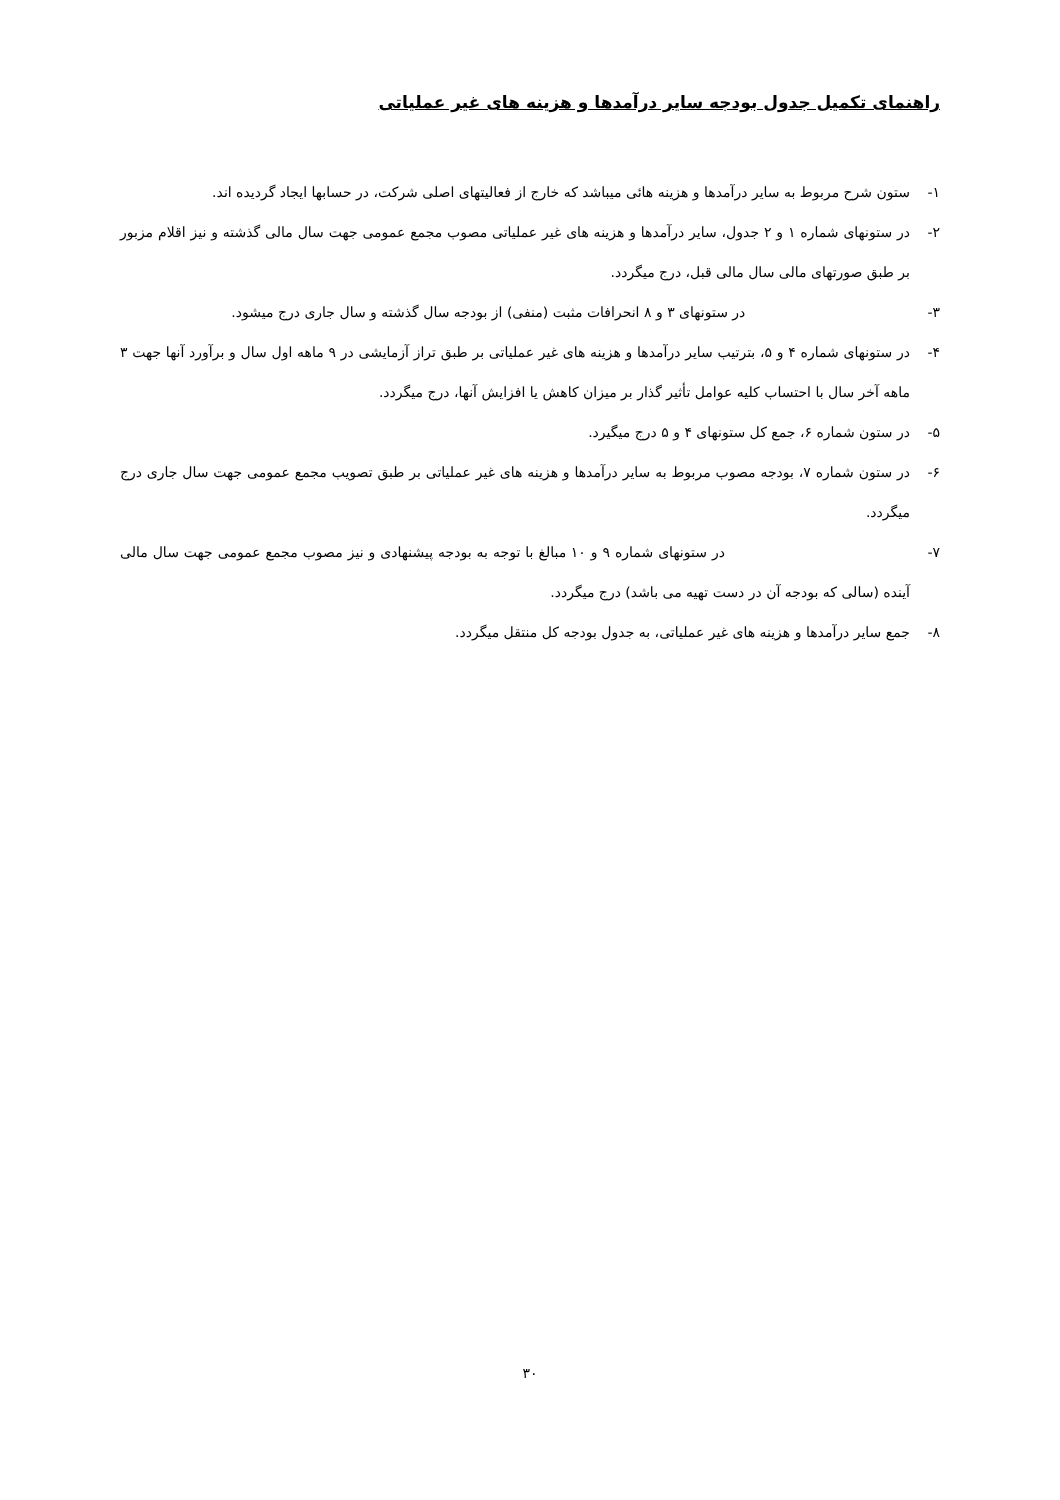راهنمای تکمیل جدول بودجه سایر درآمدها و هزینه های غیر عملیاتی
۱- ستون شرح مربوط به سایر درآمدها و هزینه هائی میباشد که خارج از فعالیتهای اصلی شرکت، در حسابها ایجاد گردیده اند.
۲- در ستونهای شماره ۱ و ۲ جدول، سایر درآمدها و هزینه های غیر عملیاتی مصوب مجمع عمومی جهت سال مالی گذشته و نیز اقلام مزبور بر طبق صورتهای مالی سال مالی قبل، درج میگردد.
۳- در ستونهای ۳ و ۸ انحرافات مثبت (منفی) از بودجه سال گذشته و سال جاری درج میشود.
۴- در ستونهای شماره ۴ و ۵، بترتیب سایر درآمدها و هزینه های غیر عملیاتی بر طبق تراز آزمایشی در ۹ ماهه اول سال و برآورد آنها جهت ۳ ماهه آخر سال با احتساب کلیه عوامل تأثیر گذار بر میزان کاهش یا افزایش آنها، درج میگردد.
۵- در ستون شماره ۶، جمع کل ستونهای ۴ و ۵ درج میگیرد.
۶- در ستون شماره ۷، بودجه مصوب مربوط به سایر درآمدها و هزینه های غیر عملیاتی بر طبق تصویب مجمع عمومی جهت سال جاری درج میگردد.
۷- در ستونهای شماره ۹ و ۱۰ مبالغ با توجه به بودجه پیشنهادی و نیز مصوب مجمع عمومی جهت سال مالی آینده (سالی که بودجه آن در دست تهیه می باشد) درج میگردد.
۸- جمع سایر درآمدها و هزینه های غیر عملیاتی، به جدول بودجه کل منتقل میگردد.
۳۰